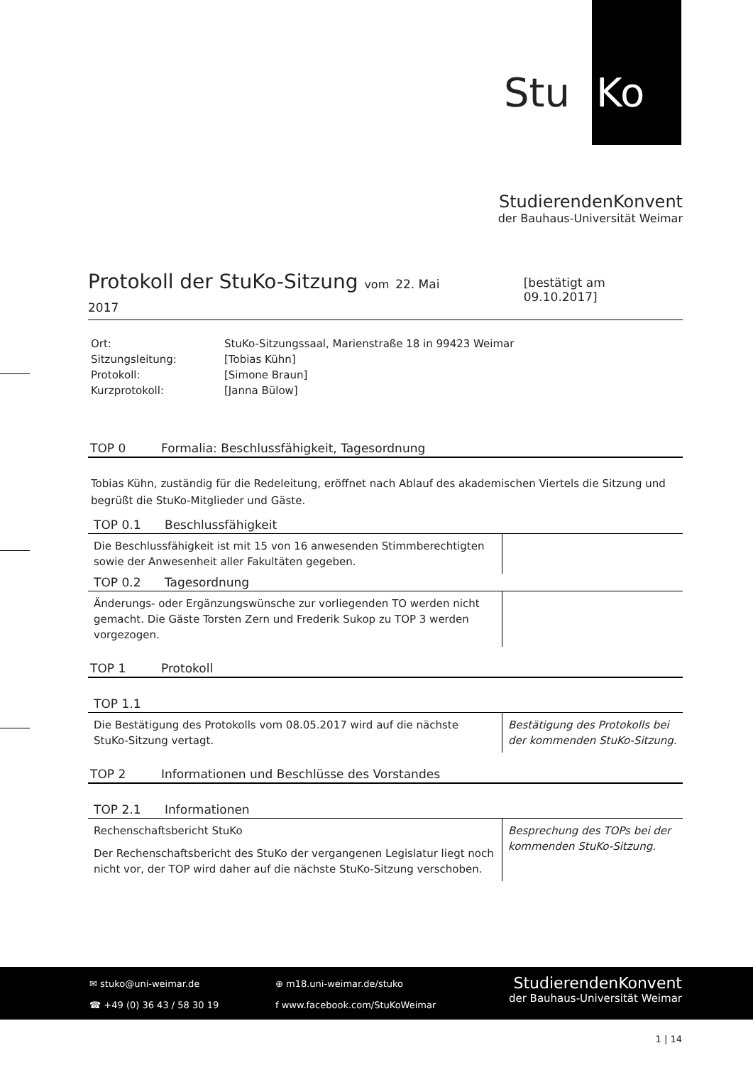Stu Ko
StudierendenKonvent
der Bauhaus-Universität Weimar
Protokoll der StuKo-Sitzung vom 22. Mai 2017 [bestätigt am 09.10.2017]
| Ort: | StuKo-Sitzungssaal, Marienstraße 18 in 99423 Weimar |
| Sitzungsleitung: | [Tobias Kühn] |
| Protokoll: | [Simone Braun] |
| Kurzprotokoll: | [Janna Bülow] |
TOP 0 Formalia: Beschlussfähigkeit, Tagesordnung
Tobias Kühn, zuständig für die Redeleitung, eröffnet nach Ablauf des akademischen Viertels die Sitzung und begrüßt die StuKo-Mitglieder und Gäste.
TOP 0.1 Beschlussfähigkeit
| Die Beschlussfähigkeit ist mit 15 von 16 anwesenden Stimmberechtigten sowie der Anwesenheit aller Fakultäten gegeben. | |
TOP 0.2 Tagesordnung
| Änderungs- oder Ergänzungswünsche zur vorliegenden TO werden nicht gemacht. Die Gäste Torsten Zern und Frederik Sukop zu TOP 3 werden vorgezogen. | |
TOP 1 Protokoll
TOP 1.1
| Die Bestätigung des Protokolls vom 08.05.2017 wird auf die nächste StuKo-Sitzung vertagt. | Bestätigung des Protokolls bei der kommenden StuKo-Sitzung. |
TOP 2 Informationen und Beschlüsse des Vorstandes
TOP 2.1 Informationen
| Rechenschaftsbericht StuKo Der Rechenschaftsbericht des StuKo der vergangenen Legislatur liegt noch nicht vor, der TOP wird daher auf die nächste StuKo-Sitzung verschoben. | Besprechung des TOPs bei der kommenden StuKo-Sitzung. |
✉ stuko@uni-weimar.de
☎ +49 (0) 36 43 / 58 30 19
⊕ m18.uni-weimar.de/stuko
f www.facebook.com/StuKoWeimar
StudierendenKonvent
der Bauhaus-Universität Weimar
1 | 14